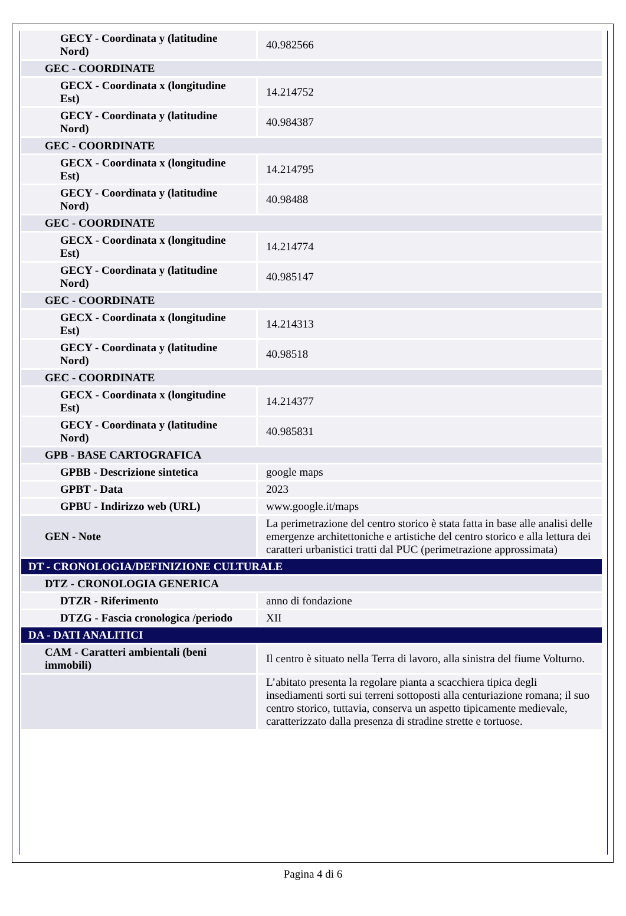| GECY - Coordinata y (latitudine Nord) | 40.982566 |
| GEC - COORDINATE | |
| GECX - Coordinata x (longitudine Est) | 14.214752 |
| GECY - Coordinata y (latitudine Nord) | 40.984387 |
| GEC - COORDINATE | |
| GECX - Coordinata x (longitudine Est) | 14.214795 |
| GECY - Coordinata y (latitudine Nord) | 40.98488 |
| GEC - COORDINATE | |
| GECX - Coordinata x (longitudine Est) | 14.214774 |
| GECY - Coordinata y (latitudine Nord) | 40.985147 |
| GEC - COORDINATE | |
| GECX - Coordinata x (longitudine Est) | 14.214313 |
| GECY - Coordinata y (latitudine Nord) | 40.98518 |
| GEC - COORDINATE | |
| GECX - Coordinata x (longitudine Est) | 14.214377 |
| GECY - Coordinata y (latitudine Nord) | 40.985831 |
| GPB - BASE CARTOGRAFICA | |
| GPBB - Descrizione sintetica | google maps |
| GPBT - Data | 2023 |
| GPBU - Indirizzo web (URL) | www.google.it/maps |
| GEN - Note | La perimetrazione del centro storico è stata fatta in base alle analisi delle emergenze architettoniche e artistiche del centro storico e alla lettura dei caratteri urbanistici tratti dal PUC (perimetrazione approssimata) |
| DT - CRONOLOGIA/DEFINIZIONE CULTURALE | |
| DTZ - CRONOLOGIA GENERICA | |
| DTZR - Riferimento | anno di fondazione |
| DTZG - Fascia cronologica /periodo | XII |
| DA - DATI ANALITICI | |
| CAM - Caratteri ambientali (beni immobili) | Il centro è situato nella Terra di lavoro, alla sinistra del fiume Volturno. |
| | L’abitato presenta la regolare pianta a scacchiera tipica degli insediamenti sorti sui terreni sottoposti alla centuriazione romana; il suo centro storico, tuttavia, conserva un aspetto tipicamente medievale, caratterizzato dalla presenza di stradine strette e tortuose. |
Pagina 4 di 6